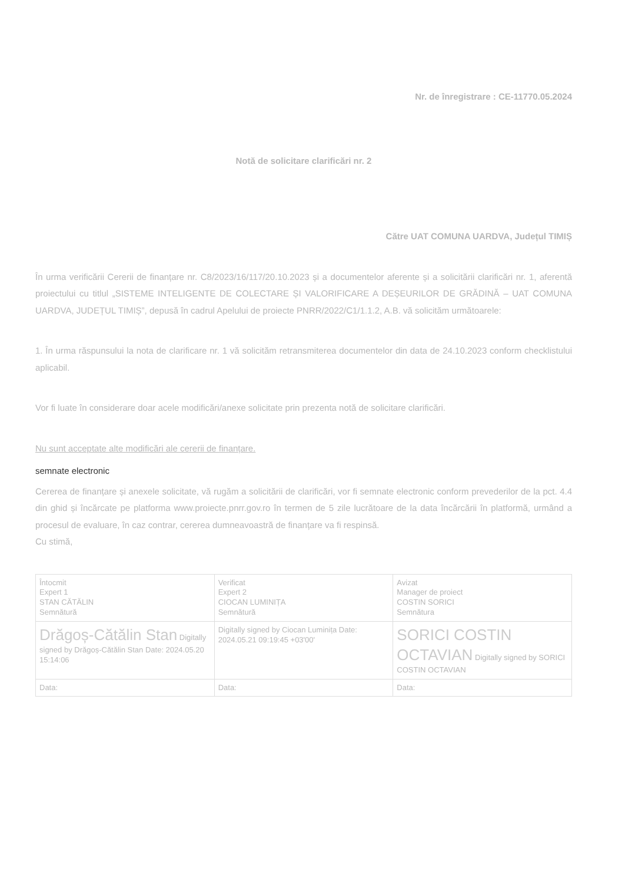Nr. de înregistrare : CE-11770.05.2024
Notă de solicitare clarificări nr. 2
Către UAT COMUNA UARDVA, Județul TIMIȘ
În urma verificării Cererii de finanțare nr. C8/2023/16/117/20.10.2023 și a documentelor aferente și a solicitării clarificări nr. 1, aferentă proiectului cu titlul „SISTEME INTELIGENTE DE COLECTARE ȘI VALORIFICARE A DEȘEURILOR DE GRĂDINĂ – UAT COMUNA UARDVA, JUDEȚUL TIMIȘ”, depusă în cadrul Apelului de proiecte PNRR/2022/C1/1.1.2, A.B. vă solicităm următoarele:
1. În urma răspunsului la nota de clarificare nr. 1 vă solicităm retransmiterea documentelor din data de 24.10.2023 conform checklistului aplicabil.
Vor fi luate în considerare doar acele modificări/anexe solicitate prin prezenta notă de solicitare clarificări.
Nu sunt acceptate alte modificări ale cererii de finanțare.
semnate electronic
Cererea de finanțare și anexele solicitate, vă rugăm a solicitării de clarificări, vor fi semnate electronic conform prevederilor de la pct. 4.4 din ghid și încărcate pe platforma www.proiecte.pnrr.gov.ro în termen de 5 zile lucrătoare de la data încărcării în platformă, urmând a procesul de evaluare, în caz contrar, cererea dumneavoastră de finanțare va fi respinsă.
Cu stimă,
| Întocmit Expert 1 STAN CĂTĂLIN Semnătură | Verificat Expert 2 CIOCAN LUMINIȚA Semnătură | Avizat Manager de proiect COSTIN SORICI Semnătura |
| Drăgoș-Cătălin Stan Digitally signed by Drăgoș-Cătălin Stan Date: 2024.05.20 15:14:06 | Digitally signed by Ciocan Luminița Date: 2024.05.21 09:19:45 +03'00' | SORICI COSTIN OCTAVIAN Digitally signed by SORICI COSTIN OCTAVIAN |
| Data: | Data: | Data: |